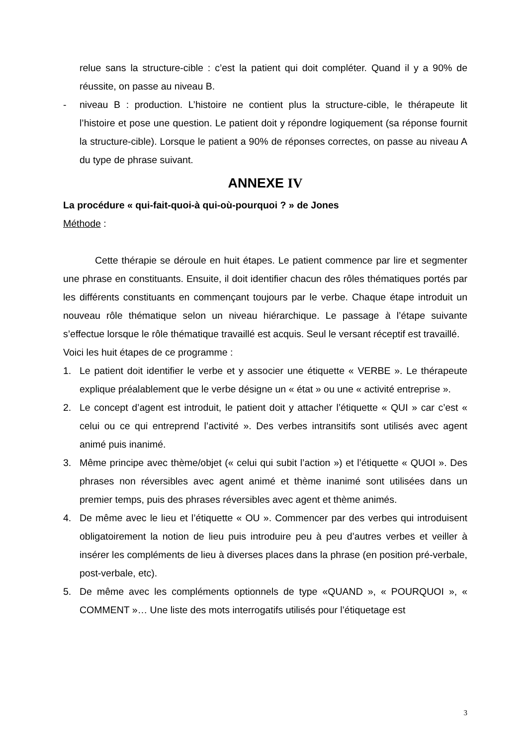relue sans la structure-cible : c’est la patient qui doit compléter. Quand il y a 90% de réussite, on passe au niveau B.
- niveau B : production. L’histoire ne contient plus la structure-cible, le thérapeute lit l’histoire et pose une question. Le patient doit y répondre logiquement (sa réponse fournit la structure-cible). Lorsque le patient a 90% de réponses correctes, on passe au niveau A du type de phrase suivant.
ANNEXE IV
La procédure « qui-fait-quoi-à qui-où-pourquoi ? » de Jones
Méthode :
Cette thérapie se déroule en huit étapes. Le patient commence par lire et segmenter une phrase en constituants. Ensuite, il doit identifier chacun des rôles thématiques portés par les différents constituants en commençant toujours par le verbe. Chaque étape introduit un nouveau rôle thématique selon un niveau hiérarchique. Le passage à l’étape suivante s’effectue lorsque le rôle thématique travaillé est acquis. Seul le versant réceptif est travaillé.
Voici les huit étapes de ce programme :
1. Le patient doit identifier le verbe et y associer une étiquette « VERBE ». Le thérapeute explique préalablement que le verbe désigne un « état » ou une « activité entreprise ».
2. Le concept d’agent est introduit, le patient doit y attacher l’étiquette « QUI » car c’est « celui ou ce qui entreprend l’activité ». Des verbes intransitifs sont utilisés avec agent animé puis inanimé.
3. Même principe avec thème/objet (« celui qui subit l’action ») et l’étiquette « QUOI ». Des phrases non réversibles avec agent animé et thème inanimé sont utilisées dans un premier temps, puis des phrases réversibles avec agent et thème animés.
4. De même avec le lieu et l’étiquette « OU ». Commencer par des verbes qui introduisent obligatoirement la notion de lieu puis introduire peu à peu d’autres verbes et veiller à insérer les compléments de lieu à diverses places dans la phrase (en position pré-verbale, post-verbale, etc).
5. De même avec les compléments optionnels de type «QUAND », « POURQUOI », « COMMENT »… Une liste des mots interrogatifs utilisés pour l’étiquetage est
3